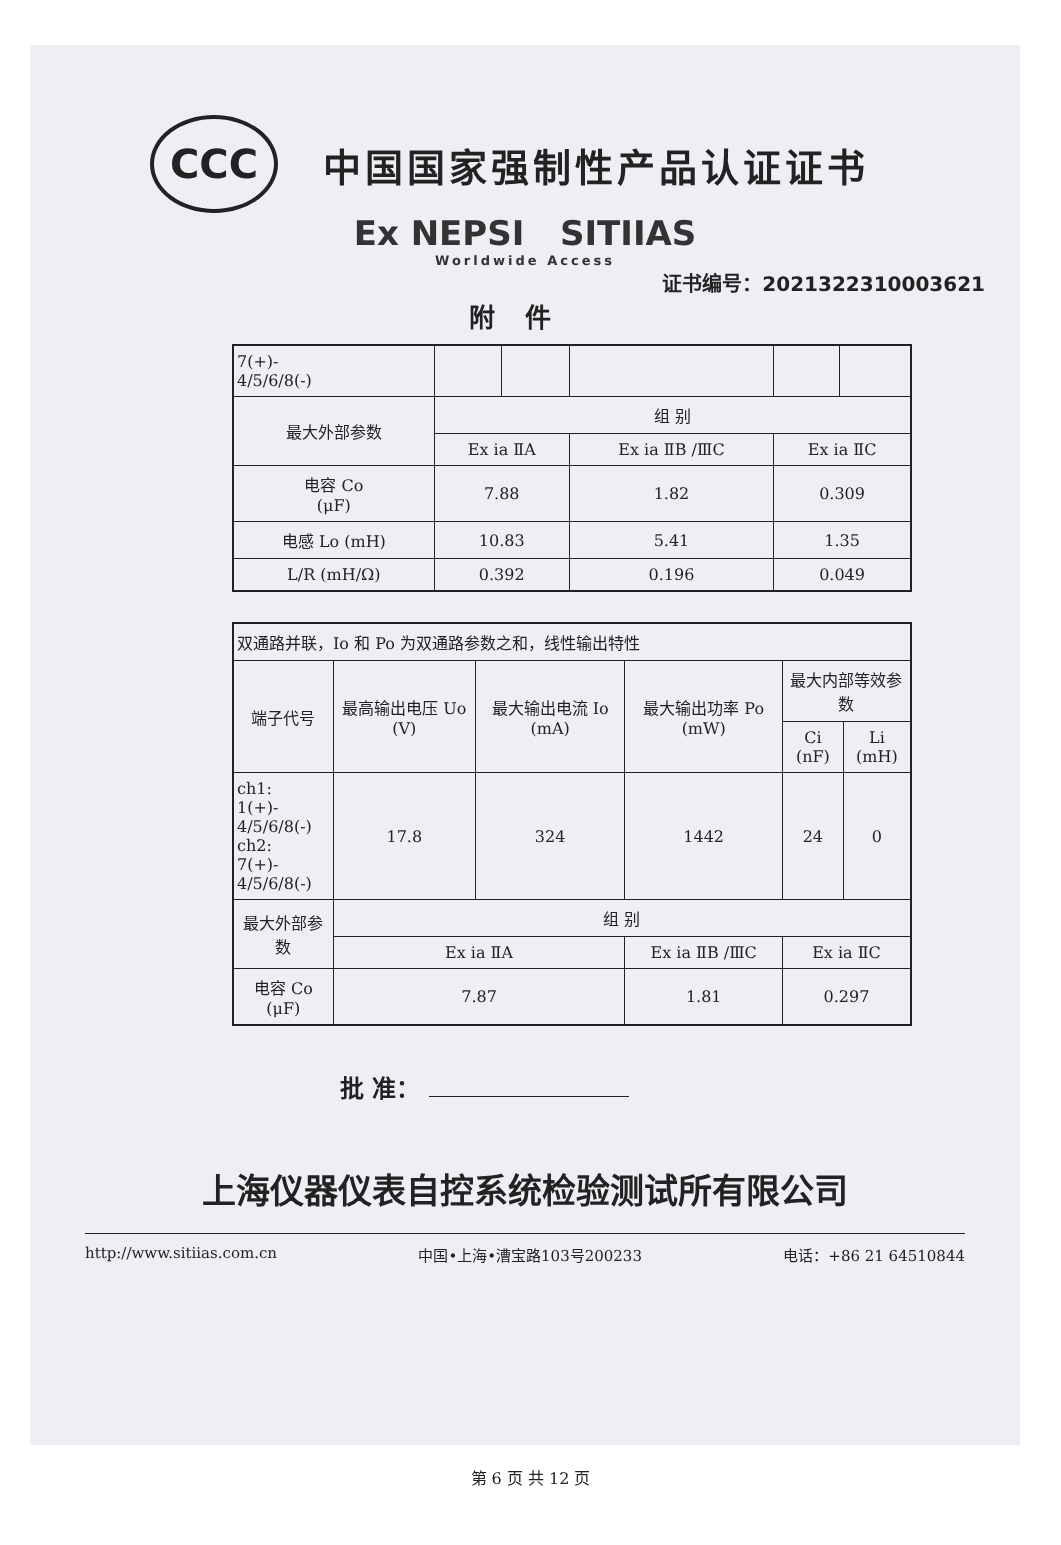CCC
中国国家强制性产品认证证书
Ex NEPSI SITIIAS
Worldwide Access
证书编号：2021322310003621
附件
| 7(+)- 4/5/6/8(-) | | | | | |
| 最大外部参数 | 组 别 | | | | |
| | Ex ia ⅡA | | Ex ia ⅡB /ⅢC | Ex ia ⅡC | |
| 电容 Co (μF) | 7.88 | | 1.82 | 0.309 | |
| 电感 Lo (mH) | 10.83 | | 5.41 | 1.35 | |
| L/R (mH/Ω) | 0.392 | | 0.196 | 0.049 | |
| 双通路并联，Io 和 Po 为双通路参数之和，线性输出特性 | | | | | |
| 端子代号 | 最高输出电压 Uo (V) | 最大输出电流 Io (mA) | 最大输出功率 Po (mW) | 最大内部等效参数 | |
| | | | | Ci (nF) | Li (mH) |
| ch1: 1(+)- 4/5/6/8(-) ch2: 7(+)- 4/5/6/8(-) | 17.8 | 324 | 1442 | 24 | 0 |
| 最大外部参数 | 组 别 | | | | |
| | Ex ia ⅡA | | Ex ia ⅡB /ⅢC | Ex ia ⅡC | |
| 电容 Co (μF) | 7.87 | | 1.81 | 0.297 | |
批 准：
上海仪器仪表自控系统检验测试所有限公司
http://www.sitiias.com.cn 中国•上海•漕宝路103号200233 电话：+86 21 64510844
第 6 页 共 12 页